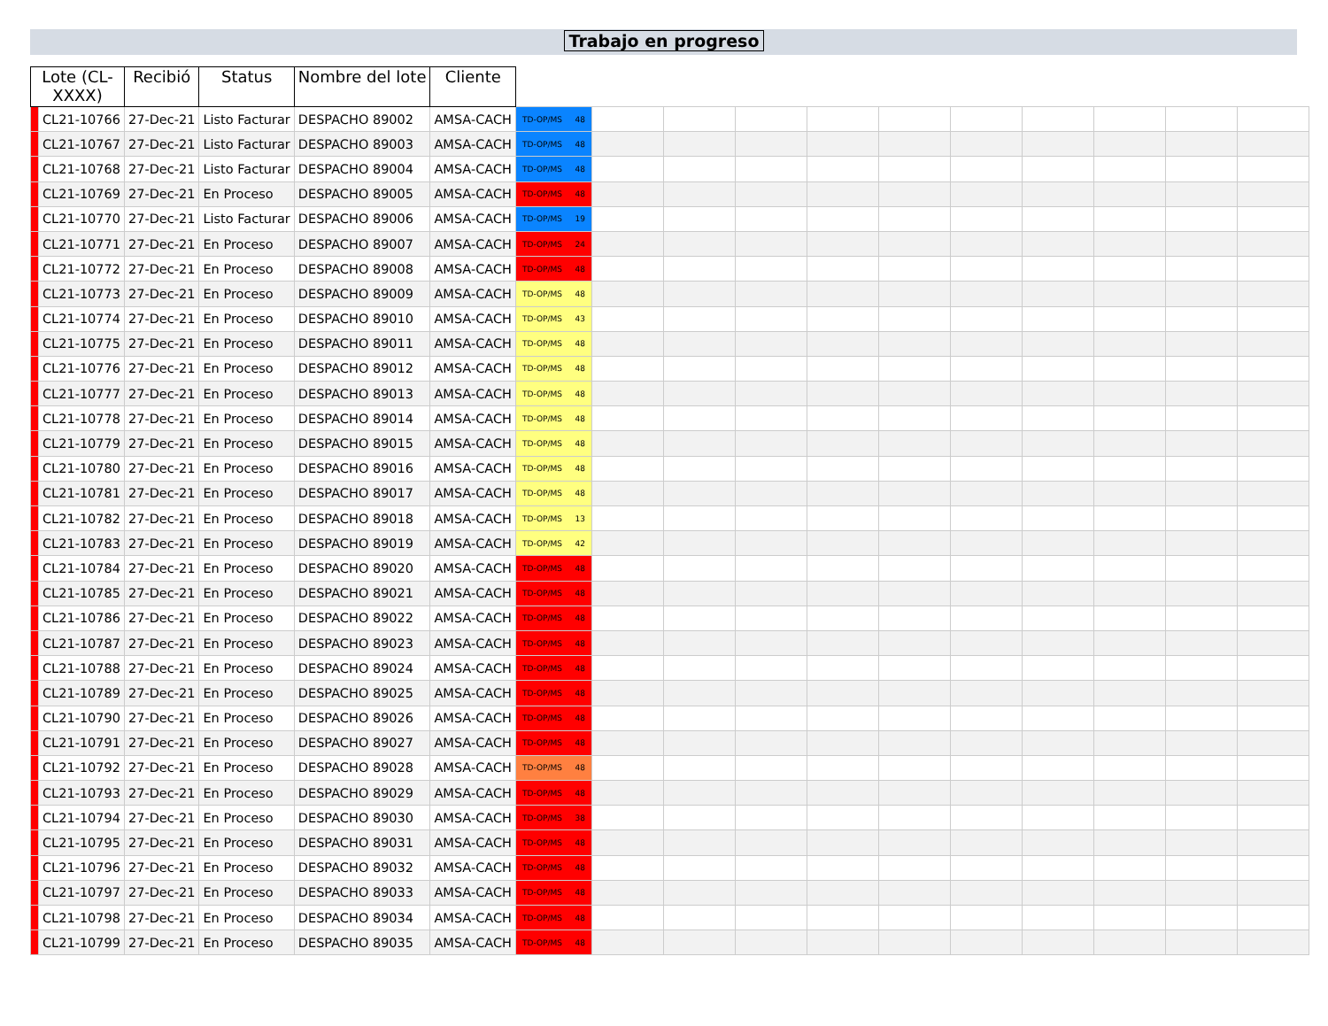Trabajo en progreso
| Lote (CL- XXXX) | | Recibió | Status | Nombre del lote | Cliente | | | | | | | | | | | |
| --- | --- | --- | --- | --- | --- | --- | --- | --- | --- | --- | --- | --- | --- | --- | --- | --- |
| | CL21-10766 | 27-Dec-21 | Listo Facturar | DESPACHO 89002 | AMSA-CACH | TD-OP/MS 48 | | | | | | | | | | |
| | CL21-10767 | 27-Dec-21 | Listo Facturar | DESPACHO 89003 | AMSA-CACH | TD-OP/MS 48 | | | | | | | | | | |
| | CL21-10768 | 27-Dec-21 | Listo Facturar | DESPACHO 89004 | AMSA-CACH | TD-OP/MS 48 | | | | | | | | | | |
| | CL21-10769 | 27-Dec-21 | En Proceso | DESPACHO 89005 | AMSA-CACH | TD-OP/MS 48 | | | | | | | | | | |
| | CL21-10770 | 27-Dec-21 | Listo Facturar | DESPACHO 89006 | AMSA-CACH | TD-OP/MS 19 | | | | | | | | | | |
| | CL21-10771 | 27-Dec-21 | En Proceso | DESPACHO 89007 | AMSA-CACH | TD-OP/MS 24 | | | | | | | | | | |
| | CL21-10772 | 27-Dec-21 | En Proceso | DESPACHO 89008 | AMSA-CACH | TD-OP/MS 48 | | | | | | | | | | |
| | CL21-10773 | 27-Dec-21 | En Proceso | DESPACHO 89009 | AMSA-CACH | TD-OP/MS 48 | | | | | | | | | | |
| | CL21-10774 | 27-Dec-21 | En Proceso | DESPACHO 89010 | AMSA-CACH | TD-OP/MS 43 | | | | | | | | | | |
| | CL21-10775 | 27-Dec-21 | En Proceso | DESPACHO 89011 | AMSA-CACH | TD-OP/MS 48 | | | | | | | | | | |
| | CL21-10776 | 27-Dec-21 | En Proceso | DESPACHO 89012 | AMSA-CACH | TD-OP/MS 48 | | | | | | | | | | |
| | CL21-10777 | 27-Dec-21 | En Proceso | DESPACHO 89013 | AMSA-CACH | TD-OP/MS 48 | | | | | | | | | | |
| | CL21-10778 | 27-Dec-21 | En Proceso | DESPACHO 89014 | AMSA-CACH | TD-OP/MS 48 | | | | | | | | | | |
| | CL21-10779 | 27-Dec-21 | En Proceso | DESPACHO 89015 | AMSA-CACH | TD-OP/MS 48 | | | | | | | | | | |
| | CL21-10780 | 27-Dec-21 | En Proceso | DESPACHO 89016 | AMSA-CACH | TD-OP/MS 48 | | | | | | | | | | |
| | CL21-10781 | 27-Dec-21 | En Proceso | DESPACHO 89017 | AMSA-CACH | TD-OP/MS 48 | | | | | | | | | | |
| | CL21-10782 | 27-Dec-21 | En Proceso | DESPACHO 89018 | AMSA-CACH | TD-OP/MS 13 | | | | | | | | | | |
| | CL21-10783 | 27-Dec-21 | En Proceso | DESPACHO 89019 | AMSA-CACH | TD-OP/MS 42 | | | | | | | | | | |
| | CL21-10784 | 27-Dec-21 | En Proceso | DESPACHO 89020 | AMSA-CACH | TD-OP/MS 48 | | | | | | | | | | |
| | CL21-10785 | 27-Dec-21 | En Proceso | DESPACHO 89021 | AMSA-CACH | TD-OP/MS 48 | | | | | | | | | | |
| | CL21-10786 | 27-Dec-21 | En Proceso | DESPACHO 89022 | AMSA-CACH | TD-OP/MS 48 | | | | | | | | | | |
| | CL21-10787 | 27-Dec-21 | En Proceso | DESPACHO 89023 | AMSA-CACH | TD-OP/MS 48 | | | | | | | | | | |
| | CL21-10788 | 27-Dec-21 | En Proceso | DESPACHO 89024 | AMSA-CACH | TD-OP/MS 48 | | | | | | | | | | |
| | CL21-10789 | 27-Dec-21 | En Proceso | DESPACHO 89025 | AMSA-CACH | TD-OP/MS 48 | | | | | | | | | | |
| | CL21-10790 | 27-Dec-21 | En Proceso | DESPACHO 89026 | AMSA-CACH | TD-OP/MS 48 | | | | | | | | | | |
| | CL21-10791 | 27-Dec-21 | En Proceso | DESPACHO 89027 | AMSA-CACH | TD-OP/MS 48 | | | | | | | | | | |
| | CL21-10792 | 27-Dec-21 | En Proceso | DESPACHO 89028 | AMSA-CACH | TD-OP/MS 48 | | | | | | | | | | |
| | CL21-10793 | 27-Dec-21 | En Proceso | DESPACHO 89029 | AMSA-CACH | TD-OP/MS 48 | | | | | | | | | | |
| | CL21-10794 | 27-Dec-21 | En Proceso | DESPACHO 89030 | AMSA-CACH | TD-OP/MS 38 | | | | | | | | | | |
| | CL21-10795 | 27-Dec-21 | En Proceso | DESPACHO 89031 | AMSA-CACH | TD-OP/MS 48 | | | | | | | | | | |
| | CL21-10796 | 27-Dec-21 | En Proceso | DESPACHO 89032 | AMSA-CACH | TD-OP/MS 48 | | | | | | | | | | |
| | CL21-10797 | 27-Dec-21 | En Proceso | DESPACHO 89033 | AMSA-CACH | TD-OP/MS 48 | | | | | | | | | | |
| | CL21-10798 | 27-Dec-21 | En Proceso | DESPACHO 89034 | AMSA-CACH | TD-OP/MS 48 | | | | | | | | | | |
| | CL21-10799 | 27-Dec-21 | En Proceso | DESPACHO 89035 | AMSA-CACH | TD-OP/MS 48 | | | | | | | | | | |